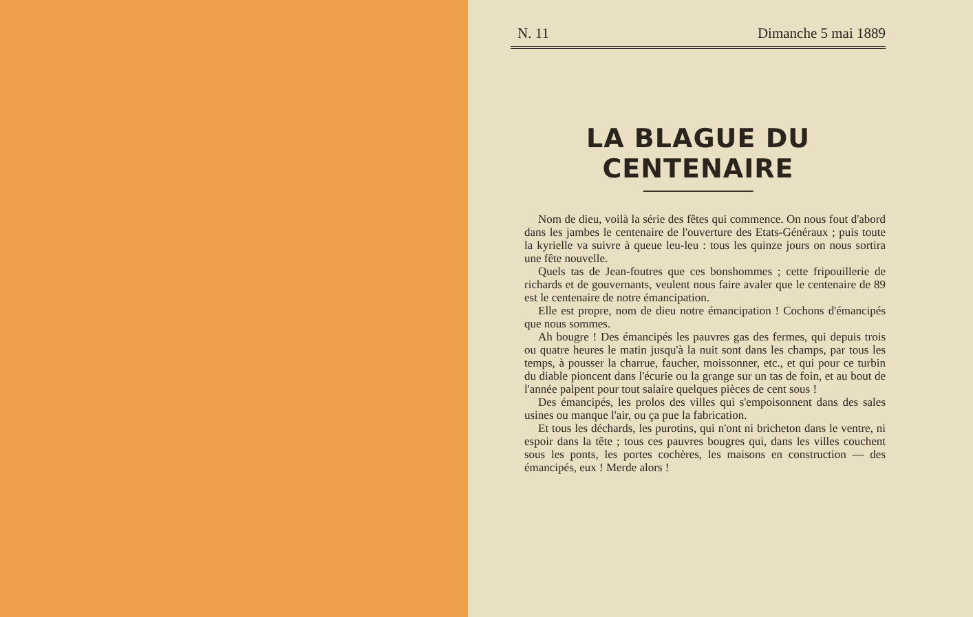N. 11 Dimanche 5 mai 1889
LA BLAGUE DU CENTENAIRE
Nom de dieu, voilà la série des fêtes qui commence. On nous fout d'abord dans les jambes le centenaire de l'ouverture des Etats-Généraux ; puis toute la kyrielle va suivre à queue leu-leu : tous les quinze jours on nous sortira une fête nouvelle.
Quels tas de Jean-foutres que ces bonshommes ; cette fripouillerie de richards et de gouvernants, veulent nous faire avaler que le centenaire de 89 est le centenaire de notre émancipation.
Elle est propre, nom de dieu notre émancipation ! Cochons d'émancipés que nous sommes.
Ah bougre ! Des émancipés les pauvres gas des fermes, qui depuis trois ou quatre heures le matin jusqu'à la nuit sont dans les champs, par tous les temps, à pousser la charrue, faucher, moissonner, etc., et qui pour ce turbin du diable pioncent dans l'écurie ou la grange sur un tas de foin, et au bout de l'année palpent pour tout salaire quelques pièces de cent sous !
Des émancipés, les prolos des villes qui s'empoisonnent dans des sales usines ou manque l'air, ou ça pue la fabrication.
Et tous les déchards, les purotins, qui n'ont ni bricheton dans le ventre, ni espoir dans la tête ; tous ces pauvres bougres qui, dans les villes couchent sous les ponts, les portes cochères, les maisons en construction — des émancipés, eux ! Merde alors !